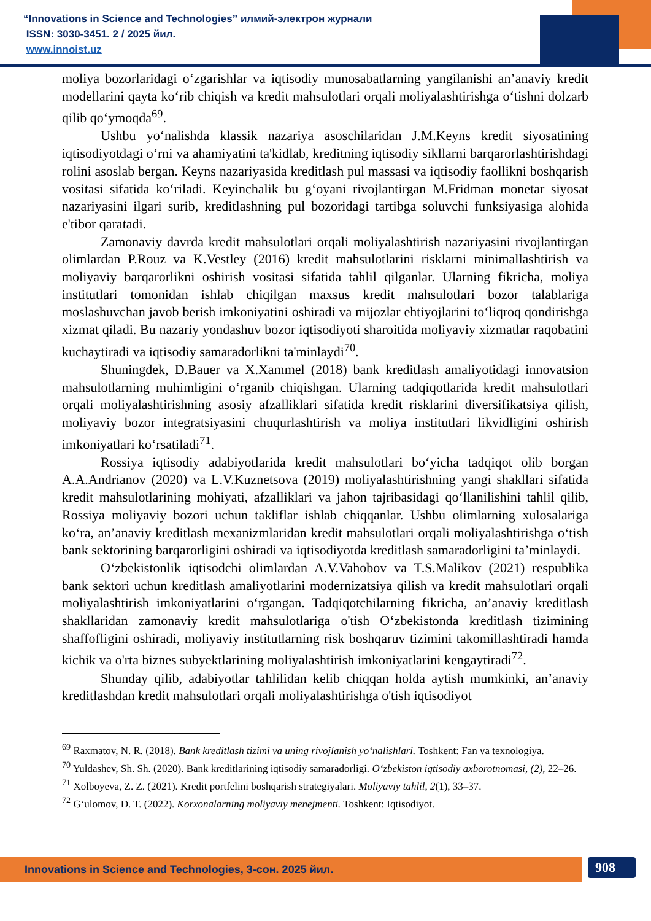“Innovations in Science and Technologies” илмий-электрон журнали
ISSN: 3030-3451. 2 / 2025 йил.
www.innoist.uz
moliya bozorlaridagi o‘zgarishlar va iqtisodiy munosabatlarning yangilanishi an’anaviy kredit modellarini qayta ko‘rib chiqish va kredit mahsulotlari orqali moliyalashtirishga o‘tishni dolzarb qilib qo‘ymoqda<sup>69</sup>.
Ushbu yo‘nalishda klassik nazariya asoschilaridan J.M.Keyns kredit siyosatining iqtisodiyotdagi o‘rni va ahamiyatini ta'kidlab, kreditning iqtisodiy sikllarni barqarorlashtirishdagi rolini asoslab bergan. Keyns nazariyasida kreditlash pul massasi va iqtisodiy faollikni boshqarish vositasi sifatida ko‘riladi. Keyinchalik bu g‘oyani rivojlantirgan M.Fridman monetar siyosat nazariyasini ilgari surib, kreditlashning pul bozoridagi tartibga soluvchi funksiyasiga alohida e'tibor qaratadi.
Zamonaviy davrda kredit mahsulotlari orqali moliyalashtirish nazariyasini rivojlantirgan olimlardan P.Rouz va K.Vestley (2016) kredit mahsulotlarini risklarni minimallashtirish va moliyaviy barqarorlikni oshirish vositasi sifatida tahlil qilganlar. Ularning fikricha, moliya institutlari tomonidan ishlab chiqilgan maxsus kredit mahsulotlari bozor talablariga moslashuvchan javob berish imkoniyatini oshiradi va mijozlar ehtiyojlarini to‘liqroq qondirishga xizmat qiladi. Bu nazariy yondashuv bozor iqtisodiyoti sharoitida moliyaviy xizmatlar raqobatini kuchaytiradi va iqtisodiy samaradorlikni ta'minlaydi<sup>70</sup>.
Shuningdek, D.Bauer va X.Xammel (2018) bank kreditlash amaliyotidagi innovatsion mahsulotlarning muhimligini o‘rganib chiqishgan. Ularning tadqiqotlarida kredit mahsulotlari orqali moliyalashtirishning asosiy afzalliklari sifatida kredit risklarini diversifikatsiya qilish, moliyaviy bozor integratsiyasini chuqurlashtirish va moliya institutlari likvidligini oshirish imkoniyatlari ko‘rsatiladi<sup>71</sup>.
Rossiya iqtisodiy adabiyotlarida kredit mahsulotlari bo‘yicha tadqiqot olib borgan A.A.Andrianov (2020) va L.V.Kuznetsova (2019) moliyalashtirishning yangi shakllari sifatida kredit mahsulotlarining mohiyati, afzalliklari va jahon tajribasidagi qo‘llanilishini tahlil qilib, Rossiya moliyaviy bozori uchun takliflar ishlab chiqqanlar. Ushbu olimlarning xulosalariga ko‘ra, an’anaviy kreditlash mexanizmlaridan kredit mahsulotlari orqali moliyalashtirishga o‘tish bank sektorining barqarorligini oshiradi va iqtisodiyotda kreditlash samaradorligini ta’minlaydi.
O‘zbekistonlik iqtisodchi olimlardan A.V.Vahobov va T.S.Malikov (2021) respublika bank sektori uchun kreditlash amaliyotlarini modernizatsiya qilish va kredit mahsulotlari orqali moliyalashtirish imkoniyatlarini o‘rgangan. Tadqiqotchilarning fikricha, an’anaviy kreditlash shakllaridan zamonaviy kredit mahsulotlariga o'tish O‘zbekistonda kreditlash tizimining shaffofligini oshiradi, moliyaviy institutlarning risk boshqaruv tizimini takomillashtiradi hamda kichik va o'rta biznes subyektlarining moliyalashtirish imkoniyatlarini kengaytiradi<sup>72</sup>.
Shunday qilib, adabiyotlar tahlilidan kelib chiqqan holda aytish mumkinki, an’anaviy kreditlashdan kredit mahsulotlari orqali moliyalashtirishga o'tish iqtisodiyot
<sup>69</sup> Raxmatov, N. R. (2018). Bank kreditlash tizimi va uning rivojlanish yo‘nalishlari. Toshkent: Fan va texnologiya.
<sup>70</sup> Yuldashev, Sh. Sh. (2020). Bank kreditlarining iqtisodiy samaradorligi. O‘zbekiston iqtisodiy axborotnomasi, (2), 22–26.
<sup>71</sup> Xolboyeva, Z. Z. (2021). Kredit portfelini boshqarish strategiyalari. Moliyaviy tahlil, 2(1), 33–37.
<sup>72</sup> G‘ulomov, D. T. (2022). Korxonalarning moliyaviy menejmenti. Toshkent: Iqtisodiyot.
Innovations in Science and Technologies, 3-сон. 2025 йил. 908